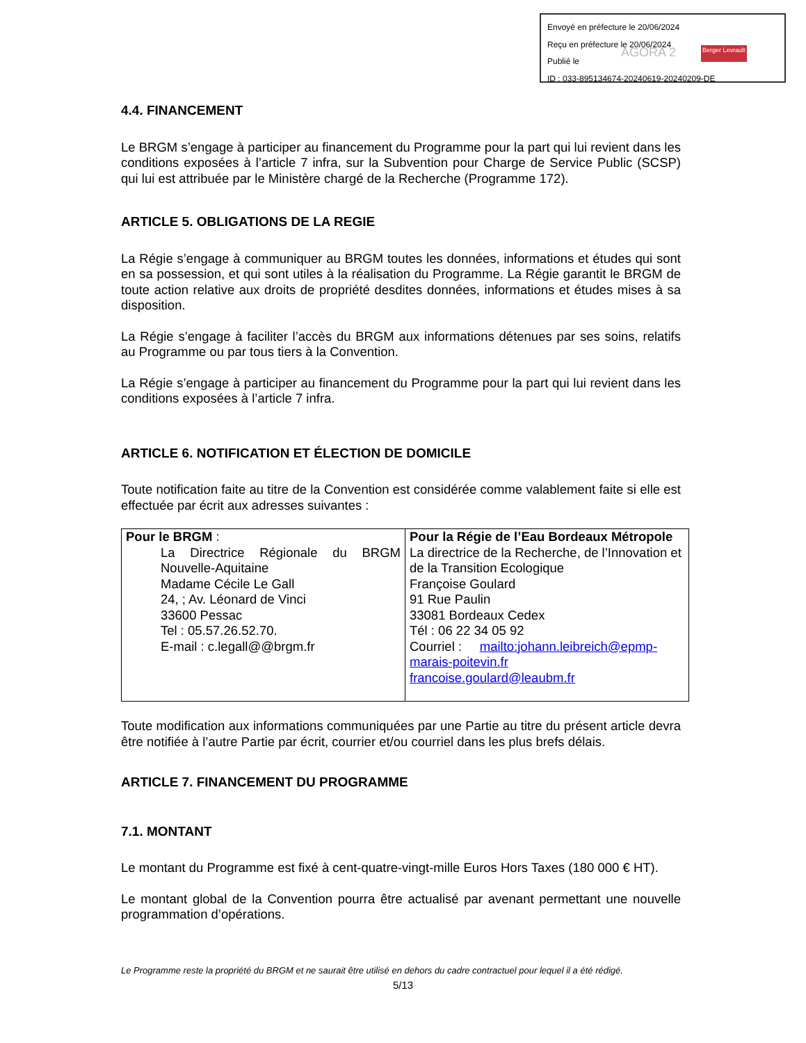Envoyé en préfecture le 20/06/2024
Reçu en préfecture le 20/06/2024
Publié le
ID : 033-895134674-20240619-20240209-DE
AGORA 2 Berger Levrault
4.4. FINANCEMENT
Le BRGM s’engage à participer au financement du Programme pour la part qui lui revient dans les conditions exposées à l’article 7 infra, sur la Subvention pour Charge de Service Public (SCSP) qui lui est attribuée par le Ministère chargé de la Recherche (Programme 172).
ARTICLE 5. OBLIGATIONS DE LA REGIE
La Régie s’engage à communiquer au BRGM toutes les données, informations et études qui sont en sa possession, et qui sont utiles à la réalisation du Programme. La Régie garantit le BRGM de toute action relative aux droits de propriété desdites données, informations et études mises à sa disposition.
La Régie s’engage à faciliter l’accès du BRGM aux informations détenues par ses soins, relatifs au Programme ou par tous tiers à la Convention.
La Régie s’engage à participer au financement du Programme pour la part qui lui revient dans les conditions exposées à l’article 7 infra.
ARTICLE 6. NOTIFICATION ET ÉLECTION DE DOMICILE
Toute notification faite au titre de la Convention est considérée comme valablement faite si elle est effectuée par écrit aux adresses suivantes :
| Pour le BRGM : La Directrice Régionale du BRGM Nouvelle-Aquitaine Madame Cécile Le Gall 24, ; Av. Léonard de Vinci 33600 Pessac Tel : 05.57.26.52.70. E-mail : c.legall@@brgm.fr | Pour la Régie de l’Eau Bordeaux Métropole La directrice de la Recherche, de l’Innovation et de la Transition Ecologique Françoise Goulard 91 Rue Paulin 33081 Bordeaux Cedex Tél : 06 22 34 05 92 Courriel : mailto:johann.leibreich@epmp-marais-poitevin.fr francoise.goulard@leaubm.fr |
Toute modification aux informations communiquées par une Partie au titre du présent article devra être notifiée à l’autre Partie par écrit, courrier et/ou courriel dans les plus brefs délais.
ARTICLE 7. FINANCEMENT DU PROGRAMME
7.1. MONTANT
Le montant du Programme est fixé à cent-quatre-vingt-mille Euros Hors Taxes (180 000 € HT).
Le montant global de la Convention pourra être actualisé par avenant permettant une nouvelle programmation d’opérations.
Le Programme reste la propriété du BRGM et ne saurait être utilisé en dehors du cadre contractuel pour lequel il a été rédigé.
5/13